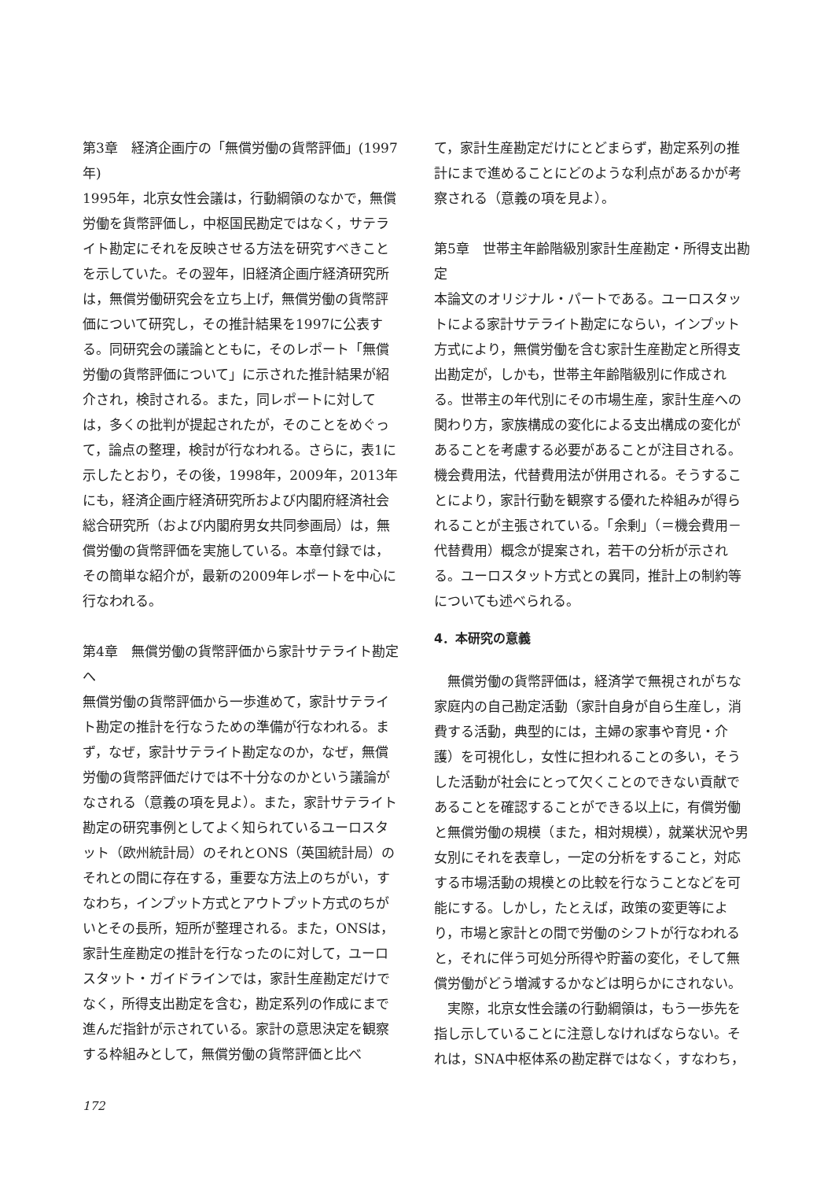第3章　経済企画庁の「無償労働の貨幣評価」(1997年)
1995年，北京女性会議は，行動綱領のなかで，無償労働を貨幣評価し，中枢国民勘定ではなく，サテライト勘定にそれを反映させる方法を研究すべきことを示していた。その翌年，旧経済企画庁経済研究所は，無償労働研究会を立ち上げ，無償労働の貨幣評価について研究し，その推計結果を1997に公表する。同研究会の議論とともに，そのレポート「無償労働の貨幣評価について」に示された推計結果が紹介され，検討される。また，同レポートに対しては，多くの批判が提起されたが，そのことをめぐって，論点の整理，検討が行なわれる。さらに，表1に示したとおり，その後，1998年，2009年，2013年にも，経済企画庁経済研究所および内閣府経済社会総合研究所（および内閣府男女共同参画局）は，無償労働の貨幣評価を実施している。本章付録では，その簡単な紹介が，最新の2009年レポートを中心に行なわれる。
第4章　無償労働の貨幣評価から家計サテライト勘定へ
無償労働の貨幣評価から一歩進めて，家計サテライト勘定の推計を行なうための準備が行なわれる。まず，なぜ，家計サテライト勘定なのか，なぜ，無償労働の貨幣評価だけでは不十分なのかという議論がなされる（意義の項を見よ）。また，家計サテライト勘定の研究事例としてよく知られているユーロスタット（欧州統計局）のそれとONS（英国統計局）のそれとの間に存在する，重要な方法上のちがい，すなわち，インプット方式とアウトプット方式のちがいとその長所，短所が整理される。また，ONSは，家計生産勘定の推計を行なったのに対して，ユーロスタット・ガイドラインでは，家計生産勘定だけでなく，所得支出勘定を含む，勘定系列の作成にまで進んだ指針が示されている。家計の意思決定を観察する枠組みとして，無償労働の貨幣評価と比べ
て，家計生産勘定だけにとどまらず，勘定系列の推計にまで進めることにどのような利点があるかが考察される（意義の項を見よ）。
第5章　世帯主年齢階級別家計生産勘定・所得支出勘定
本論文のオリジナル・パートである。ユーロスタットによる家計サテライト勘定にならい，インプット方式により，無償労働を含む家計生産勘定と所得支出勘定が，しかも，世帯主年齢階級別に作成される。世帯主の年代別にその市場生産，家計生産への関わり方，家族構成の変化による支出構成の変化があることを考慮する必要があることが注目される。機会費用法，代替費用法が併用される。そうすることにより，家計行動を観察する優れた枠組みが得られることが主張されている。「余剰」（＝機会費用－代替費用）概念が提案され，若干の分析が示される。ユーロスタット方式との異同，推計上の制約等についても述べられる。
4．本研究の意義
無償労働の貨幣評価は，経済学で無視されがちな家庭内の自己勘定活動（家計自身が自ら生産し，消費する活動，典型的には，主婦の家事や育児・介護）を可視化し，女性に担われることの多い，そうした活動が社会にとって欠くことのできない貢献であることを確認することができる以上に，有償労働と無償労働の規模（また，相対規模），就業状況や男女別にそれを表章し，一定の分析をすること，対応する市場活動の規模との比較を行なうことなどを可能にする。しかし，たとえば，政策の変更等により，市場と家計との間で労働のシフトが行なわれると，それに伴う可処分所得や貯蓄の変化，そして無償労働がどう増減するかなどは明らかにされない。
実際，北京女性会議の行動綱領は，もう一歩先を指し示していることに注意しなければならない。それは，SNA中枢体系の勘定群ではなく，すなわち，
172